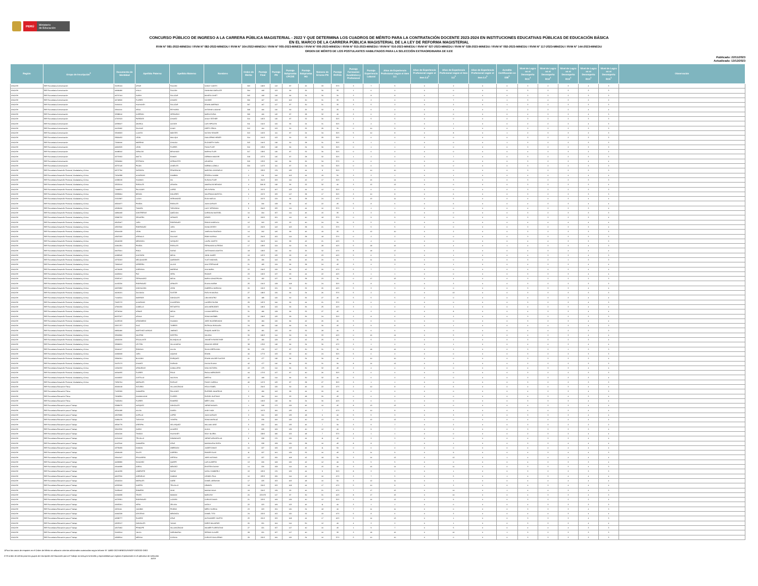PERÚ
Ministerio
de Educación
CONCURSO PÚBLICO DE INGRESO A LA CARRERA PÚBLICA MAGISTERIAL - 2022 Y QUE DETERMINA LOS CUADROS DE MÉRITO PARA LA CONTRATACIÓN DOCENTE 2023-2024 EN INSTITUCIONES EDUCATIVAS PÚBLICAS DE EDUCACIÓN BÁSICA
EN EL MARCO DE LA CARRERA PÚBLICA MAGISTERIAL DE LA LEY DE REFORMA MAGISTERIAL
RVM N° 081-2022-MINEDU / RVM N° 082-2022-MINEDU / RVM N° 164-2022-MINEDU / RVM N° 005-2023-MINEDU / RVM N° 006-2023-MINEDU / RVM N° 015-2023-MINEDU / RVM N° 016-2023-MINEDU / RVM N° 027-2023-MINEDU / RVM N° 028-2023-MINEDU / RVM N° 092-2023-MINEDU / RVM N° 117-2023-MINEDU / RVM N° 144-2023-MINEDU
ORDEN DE MÉRITO DE LOS POSTULANTES HABILITADOS PARA LA SELECCIÓN EXTRAORDINARIA DE II.EE
Publicado: 22/11/2023
Actualizado: 13/12/2023
| Región | Grupo de Inscripción<sup>2</sup> | Documento de Identidad | Apellido Paterno | Apellido Materno | Nombres | Orden de Mérito | Puntaje Final | Puntaje PN | Puntaje Subprueba CPCDE | Puntaje Subprueba HG | Número de Errores PN | Puntaje ROFAA | Puntaje Formación Académica y Profesional | Puntaje Experiencia Laboral | Años de Experiencia Profesional según el ítem 3.1 | Años de Experiencia Profesional según el ítem 3.2<sup>1</sup> | Años de Experiencia Profesional según el ítem 3.3<sup>1</sup> | Años de Experiencia Profesional según el ítem 3.4<sup>1</sup> | Acredita Certificación en EIB<sup>1</sup> | Nivel de Logro en el Desempeño RO1<sup>1</sup> | Nivel de Logro en el Desempeño RO2<sup>1</sup> | Nivel de Logro en el Desempeño RO3<sup>1</sup> | Nivel de Logro en el Desempeño RO4<sup>1</sup> | Nivel de Logro en el Desempeño RO5<sup>1</sup> | Observación |
| --- | --- | --- | --- | --- | --- | --- | --- | --- | --- | --- | --- | --- | --- | --- | --- | --- | --- | --- | --- | --- | --- | --- | --- | --- | --- |
| ÁNCASH | EBR Secundaria Comunicación | 31635124 | ARIAS | FALCON | NANCY JUDITH | 303 | 168.5 | 113 | 87 | 26 | 33 | 37.5 | 3 | 7 | 5 | 0 | 2 | 0 | 0 | 3 | 2 | 3 | 4 | 3 | |
| ÁNCASH | EBR Secundaria Comunicación | 40684486 | AYALA | FALCON | GIANNINA GUEILLER | 304 | 168 | 122 | 96 | 26 | 30 | 35 | 1 | 0 | 0 | 0 | 0 | 0 | 0 | 3 | 2 | 3 | 3 | 3 | |
| ÁNCASH | EBR Secundaria Comunicación | 46767104 | GARAY | SALAZAR | BANESA JANET | 305 | 168 | 118 | 84 | 34 | 30 | 30 | 3 | 8 | 8 | 0 | 0 | 0 | 0 | 2 | 2 | 2 | 3 | 3 | |
| ÁNCASH | EBR Secundaria Comunicación | 46748926 | FLORES | CHAVEZ | HAYDEE | 306 | 167 | 122 | 102 | 20 | 31 | 35 | 3 | 2 | 0 | 0 | 7 | 0 | 1 | 3 | 4 | 3 | 2 | 2 | |
| ÁNCASH | EBR Secundaria Comunicación | 31661611 | HUAYANEY | SALAZAR | EDWIN AMERICO | 307 | 167 | 117 | 87 | 30 | 31 | 35 | 3 | 5 | 3 | 0 | 2 | 0 | 1 | 3 | 2 | 3 | 3 | 3 | |
| ÁNCASH | EBR Secundaria Comunicación | 32610011 | VEGA | REYNOSO | ANTONIO LUCIANO | 308 | 166 | 116 | 90 | 26 | 32 | 35 | 3 | 6 | 4 | 0 | 4 | 0 | 1 | 2 | 2 | 2 | 4 | 4 | |
| ÁNCASH | EBR Secundaria Comunicación | 32388616 | CARRION | VERGARAY | MARIA ELENA | 309 | 166 | 115 | 87 | 28 | 32 | 40 | 3 | 0 | 0 | 0 | 0 | 0 | 0 | 4 | 3 | 2 | 4 | 3 | |
| ÁNCASH | EBR Secundaria Comunicación | 47267623 | PAREDES | CHAVEZ | ANALY ESTHER | 310 | 165.5 | 119 | 87 | 32 | 30 | 32.5 | 1 | 5 | 5 | 0 | 0 | 0 | 0 | 3 | 2 | 2 | 3 | 3 | |
| ÁNCASH | EBR Secundaria Comunicación | 42359627 | ABARCA | ALEJOS | LUIS HIPOLITO | 311 | 164.5 | 120 | 96 | 24 | 31 | 32.5 | 2 | 4 | 3 | 0 | 1 | 0 | 0 | 2 | 2 | 2 | 4 | 3 | |
| ÁNCASH | EBR Secundaria Comunicación | 41122082 | SALINAS | CANO | GERTY ERICA | 312 | 164 | 122 | 90 | 32 | 29 | 30 | 0 | 10 | 9 | 0 | 1 | 0 | 0 | 2 | 2 | 2 | 3 | 3 | |
| ÁNCASH | EBR Secundaria Comunicación | 33345823 | LLANTO | MONTES | NILTON YENNER | 313 | 163.5 | 111 | 87 | 24 | 34 | 32.5 | 5 | 10 | 8 | 0 | 8 | 0 | 1 | 2 | 3 | 3 | 2 | 3 | |
| ÁNCASH | EBR Secundaria Comunicación | 25824052 | LEON | MALLQUI | GUILLERMO HEBER | 314 | 161.5 | 122 | 90 | 32 | 29 | 32.5 | 1 | 0 | 0 | 0 | 0 | 0 | 0 | 3 | 2 | 2 | 3 | 3 | |
| ÁNCASH | EBR Secundaria Comunicación | 72090646 | MORENO | CHAUCA | ELIZABETH SARA | 315 | 160.5 | 118 | 90 | 28 | 31 | 32.5 | 5 | 1 | 1 | 0 | 0 | 0 | 1 | 3 | 2 | 2 | 3 | 3 | |
| ÁNCASH | EBR Secundaria Comunicación | 40919525 | LEON | FLORES | FANIA FLOR | 316 | 159.5 | 118 | 84 | 34 | 30 | 32.5 | 0 | 1 | 1 | 0 | 0 | 0 | 0 | 3 | 2 | 2 | 3 | 3 | |
| ÁNCASH | EBR Secundaria Comunicación | 46488242 | GIRALDO | BENANCIO | MARINA FLOR | 317 | 158.5 | 119 | 87 | 32 | 30 | 32.5 | 0 | 0 | 0 | 0 | 0 | 0 | 0 | 4 | 2 | 3 | 2 | 2 | |
| ÁNCASH | EBR Secundaria Comunicación | 32737652 | MATTA | RAMOS | GERMAN MOASIR | 318 | 157.5 | 115 | 87 | 28 | 32 | 32.5 | 1 | 2 | 0 | 0 | 7 | 0 | 0 | 3 | 2 | 2 | 3 | 3 | |
| ÁNCASH | EBR Secundaria Comunicación | 33260800 | ESTRADA | CERVANTES | AZUCENA | 319 | 153.5 | 110 | 84 | 26 | 34 | 37.5 | 0 | 0 | 0 | 0 | 0 | 0 | 0 | 3 | 2 | 2 | 4 | 4 | |
| ÁNCASH | EBR Secundaria Comunicación | 45757145 | PICON | ANGELES | NORMA LUZMILA | 320 | 147.5 | 111 | 87 | 24 | 34 | 32.5 | 0 | 0 | 0 | 0 | 0 | 0 | 0 | 3 | 2 | 2 | 3 | 3 | |
| ÁNCASH | EBR Secundaria Desarrollo Personal, Ciudadanía y Cívica | 09727796 | ZARZOSA | PRUDENCIO | MARISOL CONSUELO | 1 | 235.5 | 179 | 135 | 44 | 8 | 32.5 | 7 | 10 | 10 | 0 | 0 | 0 | 0 | 3 | 2 | 2 | 3 | 3 | |
| ÁNCASH | EBR Secundaria Desarrollo Personal, Ciudadanía y Cívica | 70204388 | ALVARADO | GAMBOA | PRISSILA NAOMI | 2 | 211 | 146 | 102 | 44 | 19 | 50 | 3 | 2 | 1 | 0 | 1 | 0 | 0 | 4 | 4 | 4 | 4 | 4 | |
| ÁNCASH | EBR Secundaria Desarrollo Personal, Ciudadanía y Cívica | 41589219 | HUAMAN | GIL | SUSANA FLOR | 3 | 210.5 | 153 | 111 | 42 | 17 | 32.5 | 1 | 16 | 14 | 0 | 3 | 0 | 0 | 3 | 2 | 2 | 3 | 3 | |
| ÁNCASH | EBR Secundaria Desarrollo Personal, Ciudadanía y Cívica | 32522014 | ROSALES | ARANDA | AMARALDO BENICIO | 4 | 208.15 | 118 | 96 | 22 | 32 | 40 | 3 | 12 | 12 | 0 | 0 | 0 | 0 | 3 | 3 | 3 | 3 | 4 | |
| ÁNCASH | EBR Secundaria Desarrollo Personal, Ciudadanía y Cívica | 71848971 | PALACIOS | LOPEZ | VELSI ROSA | 5 | 207.5 | 167 | 123 | 44 | 12 | 32.5 | 1 | 0 | 0 | 0 | 0 | 0 | 0 | 3 | 2 | 2 | 3 | 3 | |
| ÁNCASH | EBR Secundaria Desarrollo Personal, Ciudadanía y Cívica | 32959864 | BEDON | DOLORES | VALERIANA MARITZA | 6 | 207.5 | 155 | 117 | 38 | 17 | 32.5 | 3 | 10 | 8 | 0 | 6 | 0 | 0 | 3 | 2 | 2 | 3 | 3 | |
| ÁNCASH | EBR Secundaria Desarrollo Personal, Ciudadanía y Cívica | 21513987 | LUJAN | HERNANDEZ | ELBA NOELIA | 7 | 207.5 | 134 | 96 | 38 | 24 | 47.5 | 3 | 13 | 11 | 0 | 5 | 0 | 0 | 4 | 4 | 3 | 4 | 4 | |
| ÁNCASH | EBR Secundaria Desarrollo Personal, Ciudadanía y Cívica | 45921877 | PINEDA | ROSALES | JUAN CARLOS | 8 | 206 | 138 | 96 | 42 | 22 | 45 | 5 | 8 | 6 | 0 | 6 | 0 | 0 | 4 | 3 | 3 | 4 | 4 | |
| ÁNCASH | EBR Secundaria Desarrollo Personal, Ciudadanía y Cívica | 42699430 | TAMARA | TARAZONA | LUCY VERONICA | 9 | 204.5 | 155 | 111 | 44 | 16 | 37.5 | 3 | 1 | 1 | 0 | 0 | 0 | 0 | 4 | 2 | 2 | 3 | 4 | |
| ÁNCASH | EBR Secundaria Desarrollo Personal, Ciudadanía y Cívica | 44860468 | CONTRERAS | QUEZADA | CAROLINA MASSIEL | 10 | 204 | 157 | 111 | 46 | 15 | 35 | 1 | 3 | 3 | 0 | 0 | 0 | 0 | 3 | 2 | 3 | 3 | 3 | |
| ÁNCASH | EBR Secundaria Desarrollo Personal, Ciudadanía y Cívica | 32980722 | ZEGARRA | VIRHUEZ | HENRY | 11 | 203.5 | 151 | 111 | 40 | 18 | 37.5 | 0 | 9 | 9 | 0 | 0 | 0 | 0 | 3 | 3 | 2 | 3 | 4 | |
| ÁNCASH | EBR Secundaria Desarrollo Personal, Ciudadanía y Cívica | 45623467 | JARA | RODRIGUEZ | ROCIO ANGELICA | 12 | 203 | 133 | 93 | 40 | 24 | 50 | 5 | 5 | 5 | 0 | 0 | 0 | 0 | 4 | 4 | 4 | 4 | 4 | |
| ÁNCASH | EBR Secundaria Desarrollo Personal, Ciudadanía y Cívica | 43567846 | RODRIGUEZ | JARA | DIANA DEISSY | 13 | 202.5 | 143 | 105 | 38 | 21 | 37.5 | 7 | 5 | 5 | 0 | 0 | 0 | 0 | 3 | 2 | 3 | 3 | 4 | |
| ÁNCASH | EBR Secundaria Desarrollo Personal, Ciudadanía y Cívica | 45010028 | LEON | JULCA | JAKELINA SOLEDAD | 14 | 202 | 145 | 99 | 46 | 19 | 35 | 5 | 12 | 10 | 0 | 2 | 0 | 0 | 3 | 2 | 3 | 3 | 3 | |
| ÁNCASH | EBR Secundaria Desarrollo Personal, Ciudadanía y Cívica | 43927093 | AREVALO | SALINAS | ROMY KARINA | 15 | 200.5 | 152 | 114 | 38 | 18 | 37.5 | 0 | 2 | 2 | 0 | 0 | 0 | 0 | 3 | 3 | 3 | 3 | 3 | |
| ÁNCASH | EBR Secundaria Desarrollo Personal, Ciudadanía y Cívica | 45446228 | MENDOZA | VASQUEZ | LAURA JANETH | 16 | 200.5 | 141 | 99 | 42 | 21 | 42.5 | 5 | 4 | 4 | 0 | 0 | 0 | 0 | 4 | 4 | 3 | 3 | 3 | |
| ÁNCASH | EBR Secundaria Desarrollo Personal, Ciudadanía y Cívica | 41810291 | PINEDA | ROSALES | FERNANDO ALFREDO | 17 | 199.5 | 124 | 90 | 34 | 28 | 42.5 | 5 | 18 | 16 | 0 | 4 | 0 | 1 | 4 | 3 | 3 | 4 | 3 | |
| ÁNCASH | EBR Secundaria Desarrollo Personal, Ciudadanía y Cívica | 06675601 | ROCA | SAENZ | JUSTINIANO AGUSTIN | 18 | 199.5 | 116 | 90 | 26 | 32 | 47.5 | 8 | 18 | 17 | 0 | 2 | 0 | 0 | 4 | 3 | 4 | 4 | 4 | |
| ÁNCASH | EBR Secundaria Desarrollo Personal, Ciudadanía y Cívica | 41982945 | CANTARO | MEJIA | JHON JAVIER | 19 | 197.5 | 135 | 93 | 42 | 23 | 42.5 | 5 | 6 | 5 | 0 | 1 | 0 | 0 | 4 | 3 | 3 | 4 | 3 | |
| ÁNCASH | EBR Secundaria Desarrollo Personal, Ciudadanía y Cívica | 43752263 | MELQUIADES | QUIÑONES | YUXTI MICHAEL | 20 | 196 | 142 | 96 | 46 | 20 | 30 | 7 | 11 | 11 | 0 | 0 | 0 | 0 | 3 | 2 | 1 | 3 | 3 | |
| ÁNCASH | EBR Secundaria Desarrollo Personal, Ciudadanía y Cívica | 70918143 | HERRERA | ALAYO | ANA STEPHANIE | 21 | 195 | 134 | 96 | 38 | 24 | 45 | 3 | 4 | 3 | 0 | 1 | 0 | 0 | 4 | 3 | 3 | 4 | 4 | |
| ÁNCASH | EBR Secundaria Desarrollo Personal, Ciudadanía y Cívica | 44709439 | CORDOVA | MORENO | ANA MARIA | 22 | 194.5 | 126 | 84 | 42 | 26 | 47.5 | 5 | 7 | 7 | 0 | 0 | 0 | 0 | 4 | 4 | 3 | 4 | 4 | |
| ÁNCASH | EBR Secundaria Desarrollo Personal, Ciudadanía y Cívica | 41183064 | PAZ | VERA | RICHAR | 23 | 192.5 | 137 | 93 | 44 | 22 | 42.5 | 3 | 1 | 1 | 0 | 0 | 0 | 0 | 3 | 3 | 3 | 4 | 4 | |
| ÁNCASH | EBR Secundaria Desarrollo Personal, Ciudadanía y Cívica | 32387107 | FERNANDEZ | MEJIA | MARIA CONCEPCION | 24 | 192 | 137 | 99 | 38 | 23 | 30 | 0 | 17 | 15 | 0 | 4 | 0 | 0 | 3 | 2 | 2 | 2 | 3 | |
| ÁNCASH | EBR Secundaria Desarrollo Personal, Ciudadanía y Cívica | 41432230 | RODRIGUEZ | ARDILES | ELIANA NOEMI | 25 | 191.5 | 138 | 108 | 30 | 24 | 32.5 | 5 | 8 | 6 | 0 | 3 | 0 | 0 | 3 | 2 | 2 | 3 | 3 | |
| ÁNCASH | EBR Secundaria Desarrollo Personal, Ciudadanía y Cívica | 40976892 | COCHACHIN | LEON | GABRIELA MARIANA | 26 | 191.5 | 131 | 99 | 32 | 26 | 42.5 | 5 | 3 | 3 | 0 | 0 | 0 | 0 | 3 | 3 | 3 | 4 | 4 | |
| ÁNCASH | EBR Secundaria Desarrollo Personal, Ciudadanía y Cívica | 40245431 | ZULOAGA | FUSTER | EVELYN MILENA | 27 | 189.5 | 130 | 96 | 34 | 26 | 37.5 | 5 | 2 | 0 | 0 | 13 | 0 | 0 | 3 | 3 | 3 | 3 | 3 | |
| ÁNCASH | EBR Secundaria Desarrollo Personal, Ciudadanía y Cívica | 71044541 | MARIÑOS | GONZALES | LIDIA BEATRIZ | 28 | 189 | 126 | 90 | 36 | 27 | 45 | 5 | 5 | 5 | 0 | 0 | 0 | 0 | 4 | 3 | 3 | 4 | 4 | |
| ÁNCASH | EBR Secundaria Desarrollo Personal, Ciudadanía y Cívica | 76097172 | ALVARADO | CALDERON | LUCERO SILEMI | 29 | 187.5 | 140 | 96 | 44 | 21 | 37.5 | 3 | 0 | 0 | 0 | 0 | 0 | 0 | 3 | 2 | 3 | 4 | 3 | |
| ÁNCASH | EBR Secundaria Desarrollo Personal, Ciudadanía y Cívica | 47919156 | CABELLO | RETUERTO | AIDA MERCEDES | 30 | 186.5 | 132 | 96 | 36 | 25 | 42.5 | 3 | 1 | 0 | 0 | 1 | 0 | 0 | 4 | 2 | 3 | 4 | 4 | |
| ÁNCASH | EBR Secundaria Desarrollo Personal, Ciudadanía y Cívica | 45766340 | ARMAS | MEJIA | LILIANA BERTHA | 31 | 186 | 128 | 96 | 32 | 27 | 45 | 1 | 2 | 0 | 0 | 8 | 0 | 0 | 4 | 3 | 3 | 4 | 4 | |
| ÁNCASH | EBR Secundaria Desarrollo Personal, Ciudadanía y Cívica | 80337207 | ARANA | DIAZ | SONIA MARIBEL | 32 | 184.5 | 135 | 99 | 36 | 24 | 32.5 | 2 | 8 | 6 | 0 | 2 | 0 | 0 | 3 | 2 | 2 | 3 | 3 | |
| ÁNCASH | EBR Secundaria Desarrollo Personal, Ciudadanía y Cívica | 41435319 | ARGOMEDO | HUAMAN | JOSE HILDEBRANDO | 33 | 184 | 126 | 84 | 42 | 26 | 40 | 5 | 6 | 6 | 0 | 0 | 0 | 0 | 3 | 2 | 3 | 4 | 4 | |
| ÁNCASH | EBR Secundaria Desarrollo Personal, Ciudadanía y Cívica | 32971757 | DIAZ | TORRES | PATRICIA ROSAURA | 34 | 184 | 118 | 84 | 34 | 30 | 45 | 3 | 9 | 8 | 0 | 1 | 0 | 0 | 4 | 4 | 3 | 4 | 3 | |
| ÁNCASH | EBR Secundaria Desarrollo Personal, Ciudadanía y Cívica | 09830486 | MARTINEZ VARGAS | JIMENEZ | RAQUEL MARITZA | 35 | 181 | 125 | 93 | 32 | 28 | 40 | 3 | 6 | 6 | 0 | 0 | 0 | 0 | 4 | 4 | 2 | 3 | 3 | |
| ÁNCASH | EBR Secundaria Desarrollo Personal, Ciudadanía y Cívica | 32942860 | VALERIO | DIESTRA | VALVINA | 36 | 180.5 | 114 | 90 | 24 | 33 | 42.5 | 0 | 16 | 14 | 0 | 5 | 0 | 0 | 4 | 2 | 3 | 4 | 4 | |
| ÁNCASH | EBR Secundaria Desarrollo Personal, Ciudadanía y Cívica | 42662030 | ESCALANTE | BLANQUILLO | JHANETH ROSSITHER | 37 | 180 | 129 | 87 | 42 | 25 | 35 | 3 | 5 | 3 | 0 | 2 | 0 | 0 | 3 | 3 | 2 | 3 | 4 | |
| ÁNCASH | EBR Secundaria Desarrollo Personal, Ciudadanía y Cívica | 32908631 | LEYTÓN | VILLANUEVA | IGNACIO JORGE | 38 | 178.5 | 118 | 84 | 34 | 30 | 47.5 | 2 | 1 | 0 | 0 | 1 | 0 | 0 | 4 | 4 | 3 | 4 | 4 | |
| ÁNCASH | EBR Secundaria Desarrollo Personal, Ciudadanía y Cívica | 32404117 | RONDAN | ULLOA | SILVIA ORFELINDA | 39 | 178 | 117 | 87 | 30 | 31 | 30 | 5 | 18 | 16 | 0 | 2 | 0 | 0 | 3 | 2 | 1 | 3 | 3 | |
| ÁNCASH | EBR Secundaria Desarrollo Personal, Ciudadanía y Cívica | 41809668 | JARA | AQUINO | EDWIN | 40 | 177.5 | 133 | 93 | 40 | 24 | 32.5 | 5 | 0 | 0 | 0 | 0 | 0 | 0 | 3 | 2 | 2 | 3 | 3 | |
| ÁNCASH | EBR Secundaria Desarrollo Personal, Ciudadanía y Cívica | 32806301 | BLACIDO | ENRIQUEZ | EDWIN WILDER SANTOS | 41 | 177 | 118 | 84 | 34 | 30 | 40 | 1 | 10 | 10 | 0 | 0 | 0 | 0 | 3 | 3 | 3 | 3 | 4 | |
| ÁNCASH | EBR Secundaria Desarrollo Personal, Ciudadanía y Cívica | 31675173 | CHAVEZ | DURAND | OLIVIA ELIANA | 42 | 177 | 116 | 84 | 32 | 31 | 30 | 8 | 14 | 12 | 0 | 2 | 0 | 0 | 2 | 2 | 2 | 3 | 3 | |
| ÁNCASH | EBR Secundaria Desarrollo Personal, Ciudadanía y Cívica | 10364332 | ARGUEDAS | CABALLERO | NINA VICTORIA | 43 | 175 | 114 | 84 | 30 | 32 | 45 | 2 | 4 | 4 | 0 | 0 | 0 | 0 | 4 | 3 | 3 | 4 | 4 | |
| ÁNCASH | EBR Secundaria Desarrollo Personal, Ciudadanía y Cívica | 40300655 | FLORES | POLO | PAOLA MERCEDES | 44 | 172.5 | 127 | 87 | 40 | 26 | 32.5 | 3 | 0 | 0 | 0 | 0 | 0 | 0 | 3 | 2 | 2 | 3 | 3 | |
| ÁNCASH | EBR Secundaria Desarrollo Personal, Ciudadanía y Cívica | 41106822 | CASTILLO | VALDIVIA | MIRTHA | 45 | 168 | 114 | 84 | 30 | 32 | 40 | 5 | 0 | 0 | 0 | 0 | 0 | 0 | 3 | 3 | 3 | 3 | 4 | |
| ÁNCASH | EBR Secundaria Desarrollo Personal, Ciudadanía y Cívica | 70554704 | MORALES | RAFAILE | FANNY CAROLA | 46 | 167.5 | 125 | 87 | 38 | 27 | 32.5 | 3 | 1 | 1 | 0 | 0 | 0 | 0 | 3 | 2 | 2 | 3 | 3 | |
| ÁNCASH | EBR Secundaria Educación Física | 45491618 | SATURIO | VILLAVICENCIO | HELIA ISABEL | 1 | 204.5 | 136 | 90 | 46 | 22 | 47.5 | 2 | 10 | 8 | 0 | 6 | 0 | 0 | 4 | 4 | 3 | 4 | 4 | |
| ÁNCASH | EBR Secundaria Educación Física | 71652369 | GAMARRA | PALACIOS | RUSSBEL MAURELIO | 2 | 196 | 143 | 99 | 44 | 20 | 40 | 5 | 0 | 0 | 0 | 0 | 0 | 0 | 4 | 2 | 3 | 4 | 3 | |
| ÁNCASH | EBR Secundaria Educación Física | 70548581 | HUAMALIANO | FLORES | RAFAEL GUSTAVO | 3 | 194 | 141 | 93 | 48 | 20 | 45 | 0 | 0 | 0 | 0 | 0 | 0 | 0 | 4 | 3 | 4 | 3 | 4 | |
| ÁNCASH | EBR Secundaria Educación Física | 71822454 | FLORES | RAMIREZ | MERY LIBIA | 4 | 169.5 | 118 | 84 | 34 | 30 | 42.5 | 2 | 0 | 0 | 0 | 0 | 0 | 0 | 3 | 3 | 3 | 4 | 4 | |
| ÁNCASH | EBR Secundaria Educación para el Trabajo | 32989675 | VASQUEZ | GONZALES | JORGE MIGUEL | 1 | 248 | 172 | 126 | 46 | 10 | 45 | 8 | 13 | 13 | 0 | 0 | 0 | 0 | 4 | 3 | 3 | 4 | 4 | |
| ÁNCASH | EBR Secundaria Educación para el Trabajo | 45301188 | ULLOA | GADEA | ANDY NICK | 2 | 247.5 | 181 | 135 | 46 | 7 | 47.5 | 2 | 10 | 8 | 0 | 4 | 0 | 0 | 4 | 4 | 3 | 4 | 4 | |
| ÁNCASH | EBR Secundaria Educación para el Trabajo | 43679999 | CAPILLO | LOPEZ | JUAN CARLOS | 3 | 241 | 183 | 135 | 48 | 6 | 40 | 5 | 5 | 3 | 0 | 3 | 0 | 0 | 3 | 3 | 3 | 4 | 4 | |
| ÁNCASH | EBR Secundaria Educación para el Trabajo | 21881479 | TASAYCO | YOVERA | SONIA MARILUZ | 4 | 239 | 166 | 126 | 40 | 13 | 50 | 3 | 12 | 12 | 0 | 0 | 0 | 0 | 4 | 4 | 4 | 4 | 4 | |
| ÁNCASH | EBR Secundaria Educación para el Trabajo | 45506779 | CRESPIN | VELASQUEZ | WILLIAM JOSE | 5 | 232 | 181 | 135 | 46 | 7 | 30 | 3 | 9 | 7 | 0 | 2 | 0 | 0 | 3 | 3 | 2 | 2 | 2 | |
| ÁNCASH | EBR Secundaria Educación para el Trabajo | 32613536 | GARAY | ALVAREZ | ALICIA | 6 | 229 | 169 | 129 | 40 | 12 | 40 | 3 | 9 | 7 | 0 | 2 | 0 | 0 | 3 | 3 | 3 | 3 | 4 | |
| ÁNCASH | EBR Secundaria Educación para el Trabajo | 44341246 | TINOCO | HUAYANEY | SOLY GLORIA | 7 | 228.5 | 180 | 132 | 48 | 7 | 37.5 | 4 | 1 | 1 | 0 | 0 | 0 | 0 | 2 | 3 | 2 | 4 | 4 | |
| ÁNCASH | EBR Secundaria Educación para el Trabajo | 41214642 | TRUJILLO | DOMINGUEZ | JORGE WENCESLAO | 8 | 228 | 170 | 126 | 44 | 11 | 45 | 3 | 3 | 3 | 0 | 0 | 0 | 0 | 4 | 3 | 3 | 4 | 4 | |
| ÁNCASH | EBR Secundaria Educación para el Trabajo | 41427646 | GAMARRA | CRUZ | MAGDALENA SOFIA | 9 | 228 | 158 | 120 | 38 | 16 | 45 | 8 | 8 | 7 | 0 | 1 | 0 | 0 | 3 | 3 | 4 | 4 | 4 | |
| ÁNCASH | EBR Secundaria Educación para el Trabajo | 43759459 | DAMIAN | OBREGON | JAIDER DIMAS | 10 | 227 | 169 | 123 | 46 | 11 | 50 | 0 | 0 | 0 | 0 | 0 | 0 | 0 | 4 | 4 | 4 | 4 | 4 | |
| ÁNCASH | EBR Secundaria Educación para el Trabajo | 42681428 | SALES | CORREA | ROGER ELIAS | 11 | 227 | 161 | 129 | 32 | 16 | 45 | 3 | 11 | 9 | 0 | 9 | 0 | 0 | 4 | 3 | 4 | 4 | 3 | |
| ÁNCASH | EBR Secundaria Educación para el Trabajo | 32610947 | ESCUDERO | ORTEGA | JOSE ANTONIO | 12 | 227 | 150 | 108 | 42 | 18 | 50 | 3 | 14 | 12 | 0 | 12 | 0 | 1 | 4 | 4 | 4 | 4 | 4 | |
| ÁNCASH | EBR Secundaria Educación para el Trabajo | 40283899 | SANCHEZ | QUISPE | LUIS ALBERTO | 13 | 226 | 168 | 126 | 42 | 12 | 40 | 5 | 5 | 5 | 0 | 0 | 0 | 0 | 4 | 2 | 3 | 3 | 4 | |
| ÁNCASH | EBR Secundaria Educación para el Trabajo | 43444689 | CORAL | MENDEZ | EINSTEIN DANNY | 14 | 226 | 158 | 114 | 44 | 15 | 40 | 3 | 16 | 14 | 0 | 11 | 0 | 0 | 3 | 3 | 3 | 4 | 3 | |
| ÁNCASH | EBR Secundaria Educación para el Trabajo | 44140339 | LOMPARTE | SAENZ | NATALY KIMBERLY | 15 | 225.5 | 176 | 132 | 44 | 9 | 32.5 | 8 | 3 | 2 | 0 | 1 | 0 | 0 | 3 | 2 | 2 | 3 | 3 | |
| ÁNCASH | EBR Secundaria Educación para el Trabajo | 46637520 | CORNELIO | GABINO | LEONEL PAUL | 16 | 225.5 | 156 | 114 | 42 | 16 | 47.5 | 3 | 7 | 5 | 0 | 5 | 0 | 1 | 4 | 3 | 4 | 4 | 4 | |
| ÁNCASH | EBR Secundaria Educación para el Trabajo | 42042024 | MORALES | GOÑE | DANIEL ABRAHAM | 17 | 225 | 153 | 105 | 48 | 16 | 50 | 3 | 12 | 11 | 0 | 1 | 0 | 0 | 4 | 4 | 4 | 4 | 4 | |
| ÁNCASH | EBR Secundaria Educación para el Trabajo | 42353309 | HUERTA | TRUJILLO | GRABIEL | 18 | 224.5 | 152 | 108 | 44 | 17 | 47.5 | 5 | 10 | 8 | 0 | 2 | 0 | 0 | 4 | 3 | 4 | 4 | 4 | |
| ÁNCASH | EBR Secundaria Educación para el Trabajo | 31659442 | ROMERO | VINO | MAGNA NILVA | 19 | 224.5 | 139 | 93 | 46 | 21 | 47.5 | 7 | 17 | 15 | 0 | 14 | 0 | 1 | 4 | 4 | 3 | 4 | 3 | |
| ÁNCASH | EBR Secundaria Educación para el Trabajo | 01306838 | TEVES | MAMANI | MARLENY | 20 | 223.675 | 117 | 87 | 30 | 31 | 42.5 | 8 | 17 | 15 | 0 | 10 | 0 | 0 | 4 | 3 | 3 | 4 | 3 | |
| ÁNCASH | EBR Secundaria Educación para el Trabajo | 40797851 | RODRIGUEZ | LAZARO | CARLOS DAVID | 21 | 223.5 | 169 | 129 | 40 | 12 | 32.5 | 3 | 14 | 12 | 0 | 9 | 0 | 0 | 3 | 2 | 2 | 2 | 4 | |
| ÁNCASH | EBR Secundaria Educación para el Trabajo | 43453201 | VERA | ZELADA | NATALY | 22 | 223 | 169 | 123 | 46 | 11 | 40 | 3 | 1 | 1 | 0 | 0 | 0 | 0 | 4 | 3 | 3 | 3 | 3 | |
| ÁNCASH | EBR Secundaria Educación para el Trabajo | 43231111 | JACOBO | PINEDO | MERLY KARINA | 23 | 223 | 154 | 120 | 34 | 18 | 40 | 7 | 11 | 11 | 0 | 0 | 0 | 0 | 3 | 3 | 3 | 4 | 3 | |
| ÁNCASH | EBR Secundaria Educación para el Trabajo | 41842228 | CENTENO | MENDOZA | DANIEL TITO | 24 | 222.5 | 152 | 120 | 32 | 19 | 47.5 | 5 | 8 | 6 | 0 | 3 | 0 | 0 | 4 | 4 | 3 | 4 | 4 | |
| ÁNCASH | EBR Secundaria Educación para el Trabajo | 42289777 | SUAREZ | CRUZ | ALEXANDER YUVETO | 25 | 221.5 | 152 | 108 | 44 | 17 | 42.5 | 5 | 14 | 13 | 0 | 1 | 0 | 0 | 3 | 3 | 3 | 4 | 3 | |
| ÁNCASH | EBR Secundaria Educación para el Trabajo | 43225217 | GONZALES | YANAC | DORIS MILAGROS | 26 | 221 | 164 | 114 | 50 | 12 | 40 | 4 | 3 | 2 | 0 | 1 | 0 | 0 | 3 | 3 | 2 | 4 | 4 | |
| ÁNCASH | EBR Secundaria Educación para el Trabajo | 42673492 | PRINCIPE | VILLAVICENCIO | WILMER FLORENTINO | 27 | 221 | 157 | 117 | 40 | 16 | 45 | 1 | 9 | 7 | 0 | 5 | 0 | 0 | 4 | 4 | 4 | 3 | 3 | |
| ÁNCASH | EBR Secundaria Educación para el Trabajo | 31663914 | JULCA | NORABUENA | SERGIO CLAVER | 28 | 221 | 157 | 117 | 40 | 16 | 35 | 3 | 18 | 16 | 0 | 16 | 0 | 1 | 3 | 2 | 3 | 3 | 3 | |
| ÁNCASH | EBR Secundaria Educación para el Trabajo | 42828544 | MEDINA | CASANA | CARLOS GUILLERMO | 29 | 220.5 | 160 | 126 | 34 | 16 | 37.5 | 5 | 10 | 10 | 0 | 0 | 0 | 0 | 3 | 3 | 3 | 3 | 3 | |
1/Para los casos de empates en el Orden de Mérito se utilizaron criterios adicionales autorizados según Informe N° 14800-2023-MINEDU/VMGP-DIGEDD-DIED
2/ El orden de mérito para los grupos de inscripción de Educación para el Trabajo no incluyen la familia y especialidad que registra el postulante en el aplicativo de selección 15/19